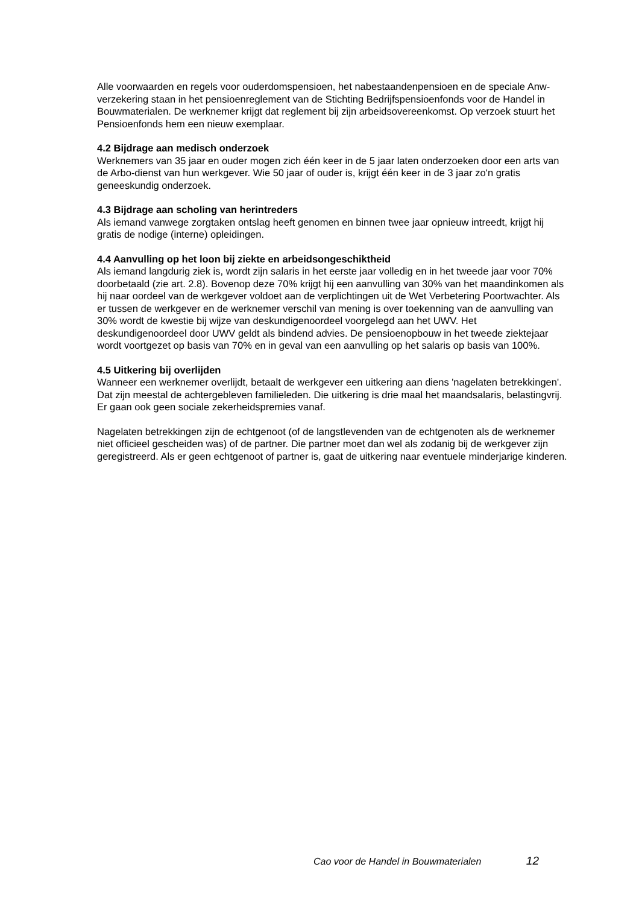Alle voorwaarden en regels voor ouderdomspensioen, het nabestaandenpensioen en de speciale Anw-verzekering staan in het pensioenreglement van de Stichting Bedrijfspensioenfonds voor de Handel in Bouwmaterialen. De werknemer krijgt dat reglement bij zijn arbeidsovereenkomst. Op verzoek stuurt het Pensioenfonds hem een nieuw exemplaar.
4.2 Bijdrage aan medisch onderzoek
Werknemers van 35 jaar en ouder mogen zich één keer in de 5 jaar laten onderzoeken door een arts van de Arbo-dienst van hun werkgever. Wie 50 jaar of ouder is, krijgt één keer in de 3 jaar zo'n gratis geneeskundig onderzoek.
4.3 Bijdrage aan scholing van herintreders
Als iemand vanwege zorgtaken ontslag heeft genomen en binnen twee jaar opnieuw intreedt, krijgt hij gratis de nodige (interne) opleidingen.
4.4 Aanvulling op het loon bij ziekte en arbeidsongeschiktheid
Als iemand langdurig ziek is, wordt zijn salaris in het eerste jaar volledig en in het tweede jaar voor 70% doorbetaald (zie art. 2.8). Bovenop deze 70% krijgt hij een aanvulling van 30% van het maandinkomen als hij naar oordeel van de werkgever voldoet aan de verplichtingen uit de Wet Verbetering Poortwachter. Als er tussen de werkgever en de werknemer verschil van mening is over toekenning van de aanvulling van 30% wordt de kwestie bij wijze van deskundigenoordeel voorgelegd aan het UWV. Het deskundigenoordeel door UWV geldt als bindend advies. De pensioenopbouw in het tweede ziektejaar wordt voortgezet op basis van 70% en in geval van een aanvulling op het salaris op basis van 100%.
4.5 Uitkering bij overlijden
Wanneer een werknemer overlijdt, betaalt de werkgever een uitkering aan diens 'nagelaten betrekkingen'. Dat zijn meestal de achtergebleven familieleden. Die uitkering is drie maal het maandsalaris, belastingvrij. Er gaan ook geen sociale zekerheidspremies vanaf.
Nagelaten betrekkingen zijn de echtgenoot (of de langstlevenden van de echtgenoten als de werknemer niet officieel gescheiden was) of de partner. Die partner moet dan wel als zodanig bij de werkgever zijn geregistreerd. Als er geen echtgenoot of partner is, gaat de uitkering naar eventuele minderjarige kinderen.
Cao voor de Handel in Bouwmaterialen 12